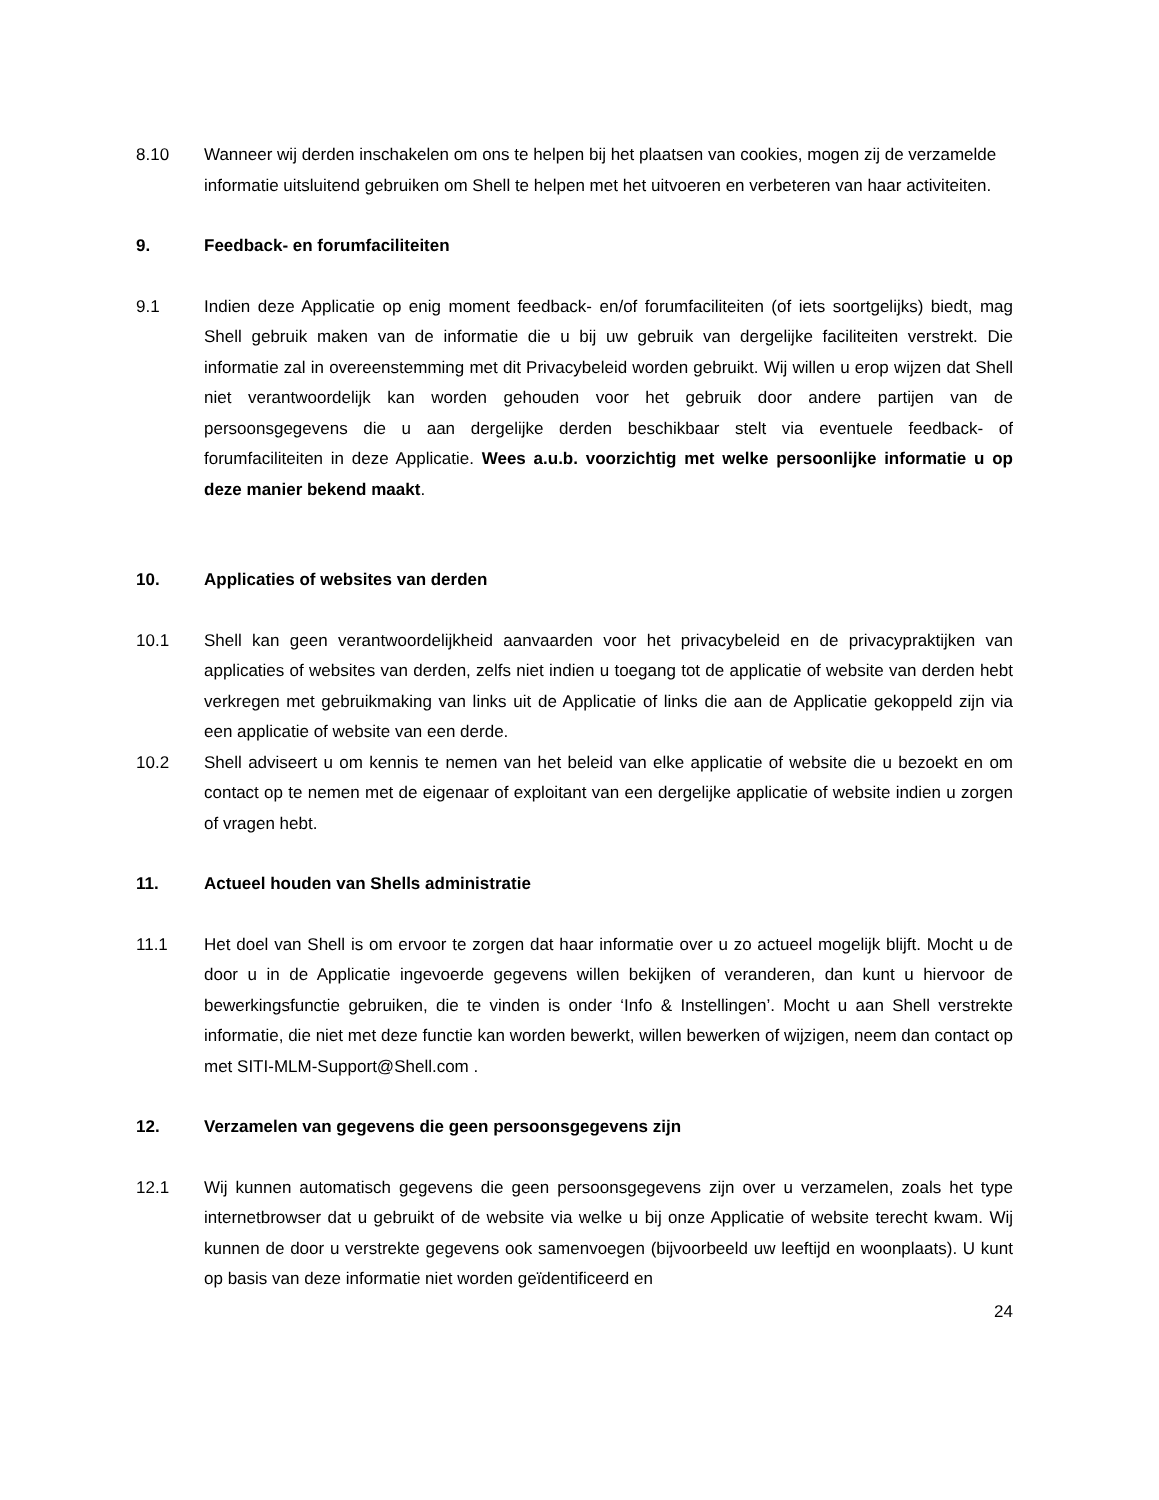8.10 Wanneer wij derden inschakelen om ons te helpen bij het plaatsen van cookies, mogen zij de verzamelde informatie uitsluitend gebruiken om Shell te helpen met het uitvoeren en verbeteren van haar activiteiten.
9. Feedback- en forumfaciliteiten
9.1 Indien deze Applicatie op enig moment feedback- en/of forumfaciliteiten (of iets soortgelijks) biedt, mag Shell gebruik maken van de informatie die u bij uw gebruik van dergelijke faciliteiten verstrekt. Die informatie zal in overeenstemming met dit Privacybeleid worden gebruikt. Wij willen u erop wijzen dat Shell niet verantwoordelijk kan worden gehouden voor het gebruik door andere partijen van de persoonsgegevens die u aan dergelijke derden beschikbaar stelt via eventuele feedback- of forumfaciliteiten in deze Applicatie. Wees a.u.b. voorzichtig met welke persoonlijke informatie u op deze manier bekend maakt.
10. Applicaties of websites van derden
10.1 Shell kan geen verantwoordelijkheid aanvaarden voor het privacybeleid en de privacypraktijken van applicaties of websites van derden, zelfs niet indien u toegang tot de applicatie of website van derden hebt verkregen met gebruikmaking van links uit de Applicatie of links die aan de Applicatie gekoppeld zijn via een applicatie of website van een derde.
10.2 Shell adviseert u om kennis te nemen van het beleid van elke applicatie of website die u bezoekt en om contact op te nemen met de eigenaar of exploitant van een dergelijke applicatie of website indien u zorgen of vragen hebt.
11. Actueel houden van Shells administratie
11.1 Het doel van Shell is om ervoor te zorgen dat haar informatie over u zo actueel mogelijk blijft. Mocht u de door u in de Applicatie ingevoerde gegevens willen bekijken of veranderen, dan kunt u hiervoor de bewerkingsfunctie gebruiken, die te vinden is onder ‘Info & Instellingen’. Mocht u aan Shell verstrekte informatie, die niet met deze functie kan worden bewerkt, willen bewerken of wijzigen, neem dan contact op met SITI-MLM-Support@Shell.com .
12. Verzamelen van gegevens die geen persoonsgegevens zijn
12.1 Wij kunnen automatisch gegevens die geen persoonsgegevens zijn over u verzamelen, zoals het type internetbrowser dat u gebruikt of de website via welke u bij onze Applicatie of website terecht kwam. Wij kunnen de door u verstrekte gegevens ook samenvoegen (bijvoorbeeld uw leeftijd en woonplaats). U kunt op basis van deze informatie niet worden geïdentificeerd en
24